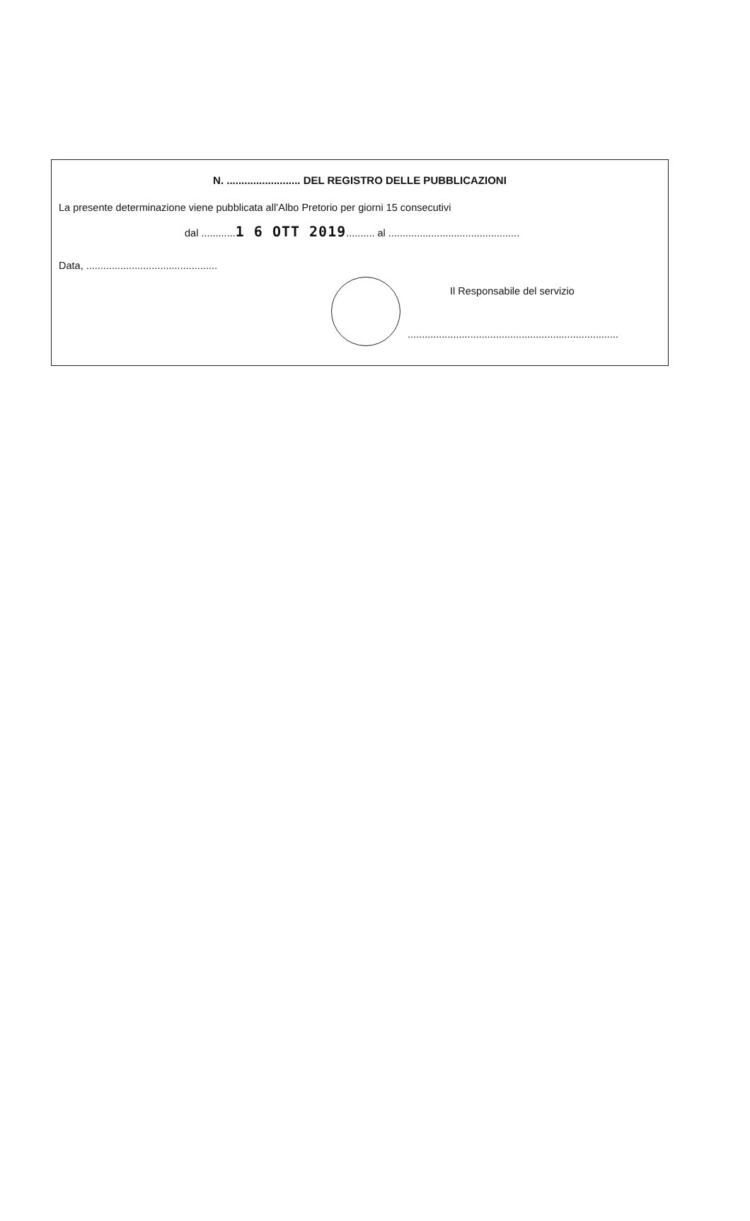N. ......................... DEL REGISTRO DELLE PUBBLICAZIONI
La presente determinazione viene pubblicata all’Albo Pretorio per giorni 15 consecutivi
dal ............1 6 OTT 2019.......... al ..............................................
Data, ..............................................
Il Responsabile del servizio
..........................................................................